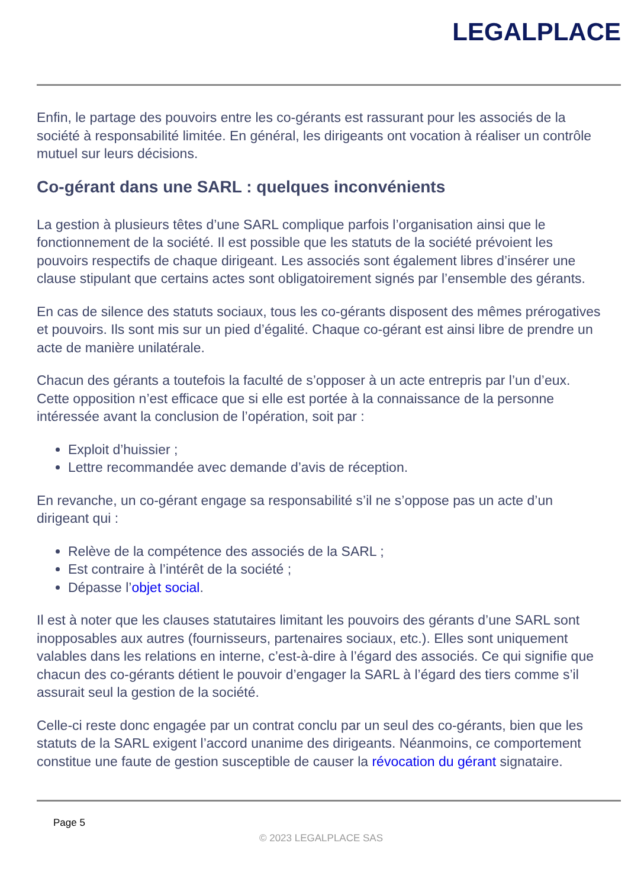LEGALPLACE
Enfin, le partage des pouvoirs entre les co-gérants est rassurant pour les associés de la société à responsabilité limitée. En général, les dirigeants ont vocation à réaliser un contrôle mutuel sur leurs décisions.
Co-gérant dans une SARL : quelques inconvénients
La gestion à plusieurs têtes d’une SARL complique parfois l’organisation ainsi que le fonctionnement de la société. Il est possible que les statuts de la société prévoient les pouvoirs respectifs de chaque dirigeant. Les associés sont également libres d’insérer une clause stipulant que certains actes sont obligatoirement signés par l’ensemble des gérants.
En cas de silence des statuts sociaux, tous les co-gérants disposent des mêmes prérogatives et pouvoirs. Ils sont mis sur un pied d’égalité. Chaque co-gérant est ainsi libre de prendre un acte de manière unilatérale.
Chacun des gérants a toutefois la faculté de s’opposer à un acte entrepris par l’un d’eux. Cette opposition n’est efficace que si elle est portée à la connaissance de la personne intéressée avant la conclusion de l’opération, soit par :
Exploit d’huissier ;
Lettre recommandée avec demande d’avis de réception.
En revanche, un co-gérant engage sa responsabilité s’il ne s’oppose pas un acte d’un dirigeant qui :
Relève de la compétence des associés de la SARL ;
Est contraire à l’intérêt de la société ;
Dépasse l’objet social.
Il est à noter que les clauses statutaires limitant les pouvoirs des gérants d’une SARL sont inopposables aux autres (fournisseurs, partenaires sociaux, etc.). Elles sont uniquement valables dans les relations en interne, c’est-à-dire à l’égard des associés. Ce qui signifie que chacun des co-gérants détient le pouvoir d’engager la SARL à l’égard des tiers comme s’il assurait seul la gestion de la société.
Celle-ci reste donc engagée par un contrat conclu par un seul des co-gérants, bien que les statuts de la SARL exigent l’accord unanime des dirigeants. Néanmoins, ce comportement constitue une faute de gestion susceptible de causer la révocation du gérant signataire.
Page 5
© 2023 LEGALPLACE SAS